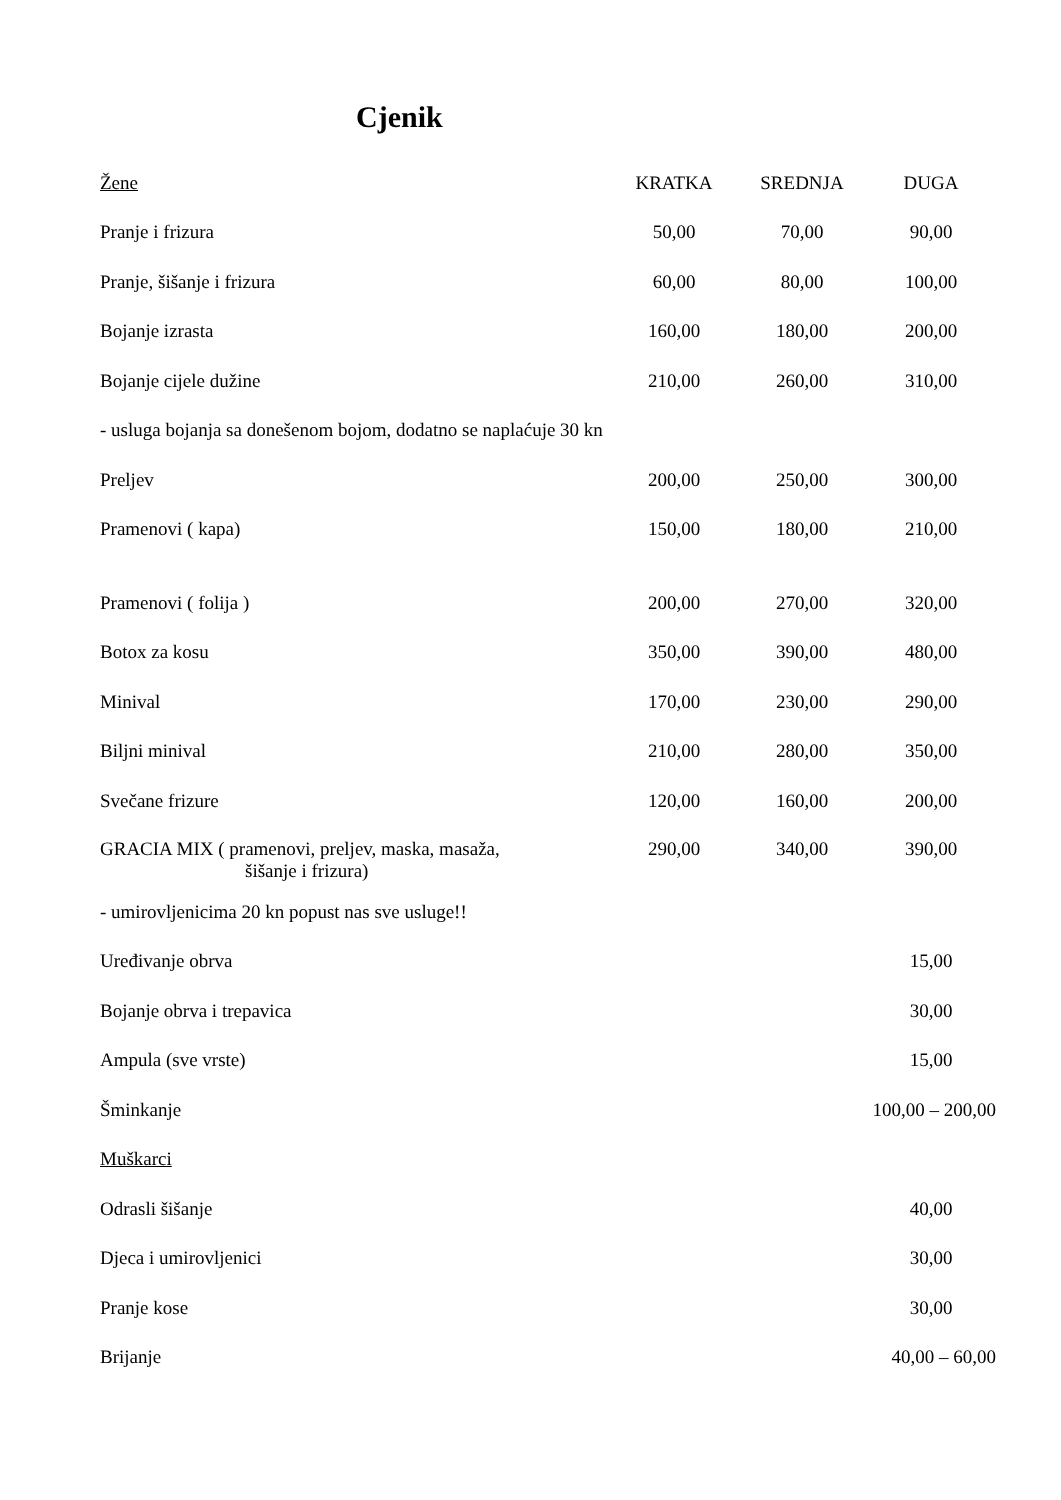Cjenik
| Žene | KRATKA | SREDNJA | DUGA |
| --- | --- | --- | --- |
| Pranje i frizura | 50,00 | 70,00 | 90,00 |
| Pranje, šišanje i frizura | 60,00 | 80,00 | 100,00 |
| Bojanje izrasta | 160,00 | 180,00 | 200,00 |
| Bojanje cijele dužine | 210,00 | 260,00 | 310,00 |
| - usluga bojanja sa donešenom bojom, dodatno se naplaćuje 30 kn | | | |
| Preljev | 200,00 | 250,00 | 300,00 |
| Pramenovi ( kapa) | 150,00 | 180,00 | 210,00 |
| Pramenovi ( folija ) | 200,00 | 270,00 | 320,00 |
| Botox za kosu | 350,00 | 390,00 | 480,00 |
| Minival | 170,00 | 230,00 | 290,00 |
| Biljni minival | 210,00 | 280,00 | 350,00 |
| Svečane frizure | 120,00 | 160,00 | 200,00 |
| GRACIA MIX ( pramenovi, preljev, maska, masaža, šišanje i frizura) | 290,00 | 340,00 | 390,00 |
| - umirovljenicima 20 kn popust nas sve usluge!! | | | |
| Uređivanje obrva | | | 15,00 |
| Bojanje obrva i trepavica | | | 30,00 |
| Ampula (sve vrste) | | | 15,00 |
| Šminkanje | | 100,00 – 200,00 | |
| Muškarci | | | |
| Odrasli šišanje | | | 40,00 |
| Djeca i umirovljenici | | | 30,00 |
| Pranje kose | | | 30,00 |
| Brijanje | | 40,00 – 60,00 | |